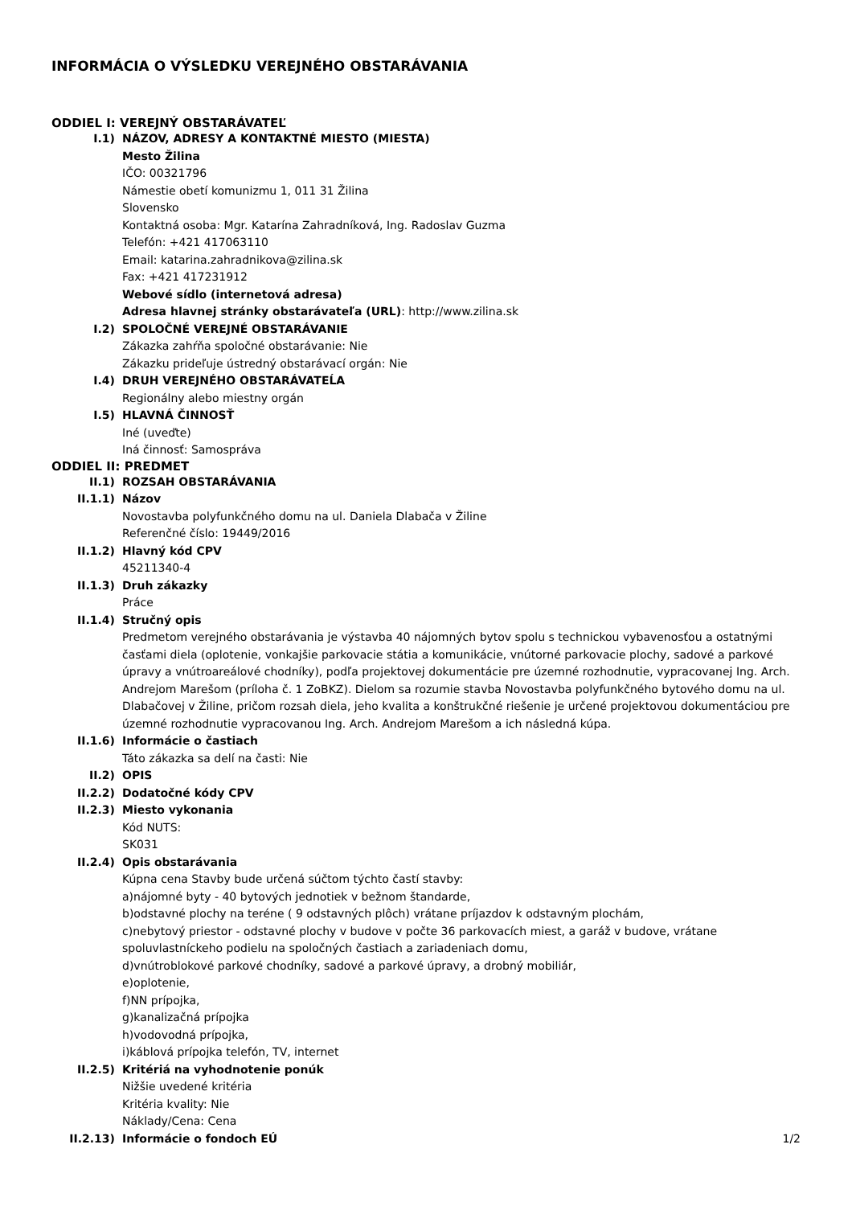INFORMÁCIA O VÝSLEDKU VEREJNÉHO OBSTARÁVANIA
ODDIEL I: VEREJNÝ OBSTARÁVATEĽ
I.1) NÁZOV, ADRESY A KONTAKTNÉ MIESTO (MIESTA)
Mesto Žilina
IČO: 00321796
Námestie obetí komunizmu 1, 011 31 Žilina
Slovensko
Kontaktná osoba: Mgr. Katarína Zahradníková, Ing. Radoslav Guzma
Telefón: +421 417063110
Email: katarina.zahradnikova@zilina.sk
Fax: +421 417231912
Webové sídlo (internetová adresa)
Adresa hlavnej stránky obstarávateľa (URL): http://www.zilina.sk
I.2) SPOLOČNÉ VEREJNÉ OBSTARÁVANIE
Zákazka zahŕňa spoločné obstarávanie: Nie
Zákazku prideľuje ústredný obstarávací orgán: Nie
I.4) DRUH VEREJNÉHO OBSTARÁVATEĹA
Regionálny alebo miestny orgán
I.5) HLAVNÁ ČINNOSŤ
Iné (uveďte)
Iná činnosť: Samospráva
ODDIEL II: PREDMET
II.1) ROZSAH OBSTARÁVANIA
II.1.1) Názov
Novostavba polyfunkčného domu na ul. Daniela Dlabača v Žiline
Referenčné číslo: 19449/2016
II.1.2) Hlavný kód CPV
45211340-4
II.1.3) Druh zákazky
Práce
II.1.4) Stručný opis
Predmetom verejného obstarávania je výstavba 40 nájomných bytov spolu s technickou vybavenosťou a ostatnými časťami diela (oplotenie, vonkajšie parkovacie státia a komunikácie, vnútorné parkovacie plochy, sadové a parkové úpravy a vnútroareálové chodníky), podľa projektovej dokumentácie pre územné rozhodnutie, vypracovanej Ing. Arch. Andrejom Marešom (príloha č. 1 ZoBKZ). Dielom sa rozumie stavba Novostavba polyfunkčného bytového domu na ul. Dlabačovej v Žiline, pričom rozsah diela, jeho kvalita a konštrukčné riešenie je určené projektovou dokumentáciou pre územné rozhodnutie vypracovanou Ing. Arch. Andrejom Marešom a ich následná kúpa.
II.1.6) Informácie o častiach
Táto zákazka sa delí na časti: Nie
II.2) OPIS
II.2.2) Dodatočné kódy CPV
II.2.3) Miesto vykonania
Kód NUTS:
SK031
II.2.4) Opis obstarávania
Kúpna cena Stavby bude určená súčtom týchto častí stavby:
a)nájomné byty - 40 bytových jednotiek v bežnom štandarde,
b)odstavné plochy na teréne ( 9 odstavných plôch) vrátane príjazdov k odstavným plochám,
c)nebytový priestor - odstavné plochy v budove v počte 36 parkovacích miest, a garáž v budove, vrátane spoluvlastníckeho podielu na spoločných častiach a zariadeniach domu,
d)vnútroblokové parkové chodníky, sadové a parkové úpravy, a drobný mobiliár,
e)oplotenie,
f)NN prípojka,
g)kanalizačná prípojka
h)vodovodná prípojka,
i)káblová prípojka telefón, TV, internet
II.2.5) Kritériá na vyhodnotenie ponúk
Nižšie uvedené kritéria
Kritéria kvality: Nie
Náklady/Cena: Cena
II.2.13) Informácie o fondoch EÚ
1/2